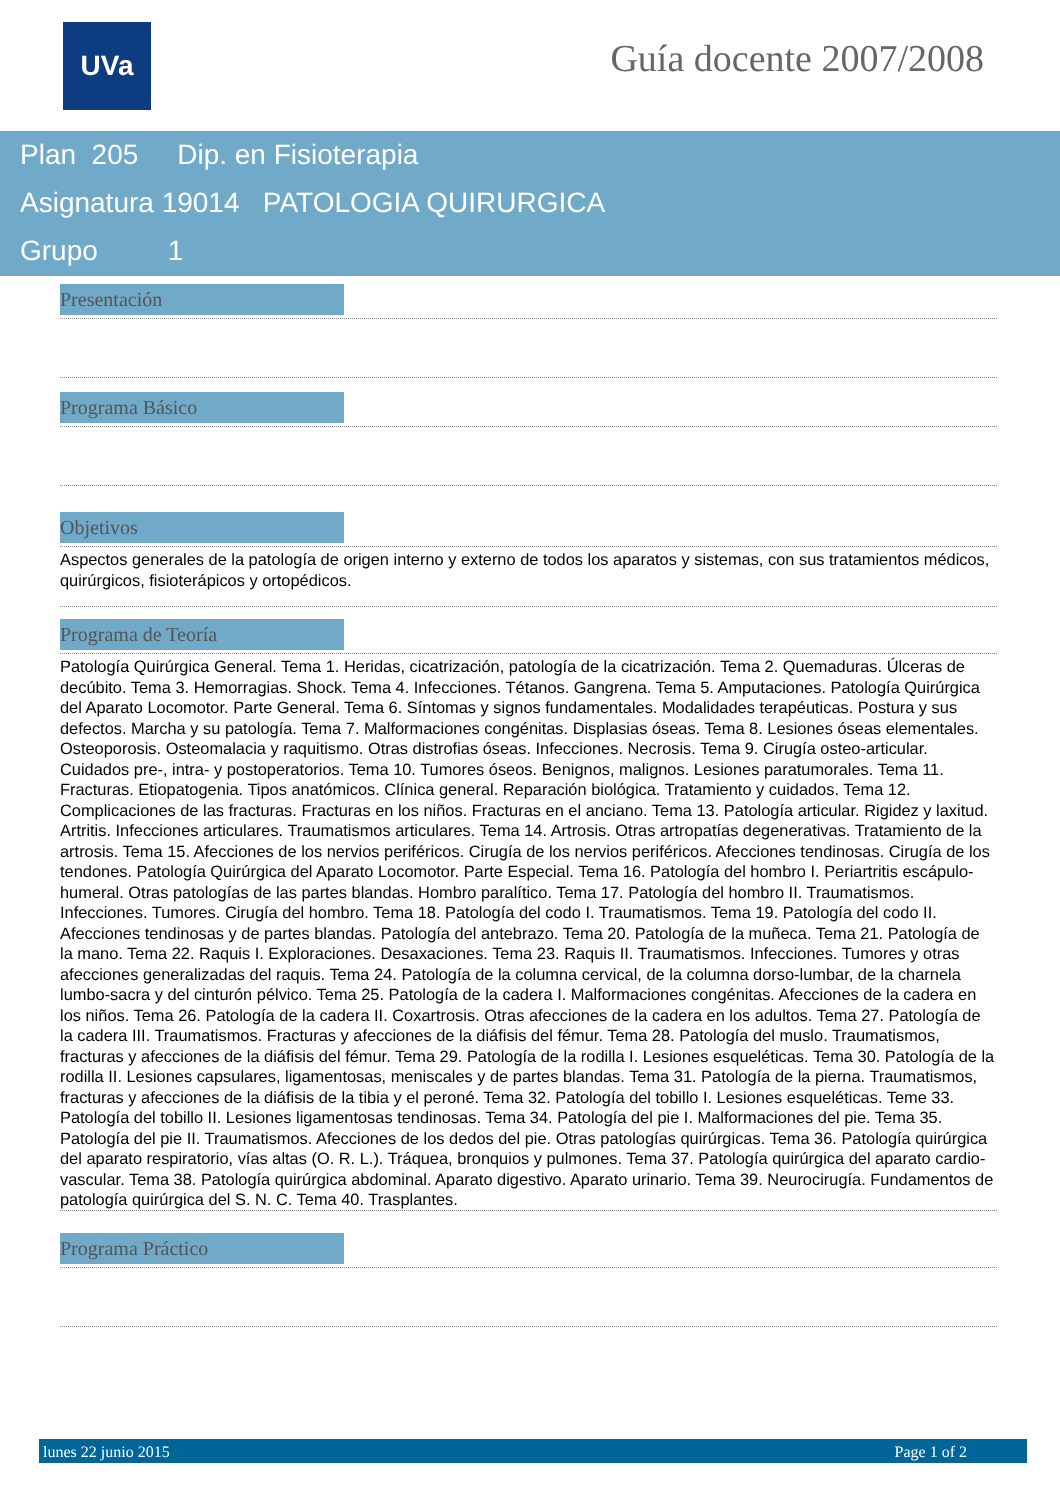UVa Guía docente 2007/2008
Plan 205 Dip. en Fisioterapia
Asignatura 19014 PATOLOGIA QUIRURGICA
Grupo 1
Presentación
Programa Básico
Objetivos
Aspectos generales de la patología de origen interno y externo de todos los aparatos y sistemas, con sus tratamientos médicos, quirúrgicos, fisioterápicos y ortopédicos.
Programa de Teoría
Patología Quirúrgica General. Tema 1. Heridas, cicatrización, patología de la cicatrización. Tema 2. Quemaduras. Úlceras de decúbito. Tema 3. Hemorragias. Shock. Tema 4. Infecciones. Tétanos. Gangrena. Tema 5. Amputaciones. Patología Quirúrgica del Aparato Locomotor. Parte General. Tema 6. Síntomas y signos fundamentales. Modalidades terapéuticas. Postura y sus defectos. Marcha y su patología. Tema 7. Malformaciones congénitas. Displasias óseas. Tema 8. Lesiones óseas elementales. Osteoporosis. Osteomalacia y raquitismo. Otras distrofias óseas. Infecciones. Necrosis. Tema 9. Cirugía osteo-articular. Cuidados pre-, intra- y postoperatorios. Tema 10. Tumores óseos. Benignos, malignos. Lesiones paratumorales. Tema 11. Fracturas. Etiopatogenia. Tipos anatómicos. Clínica general. Reparación biológica. Tratamiento y cuidados. Tema 12. Complicaciones de las fracturas. Fracturas en los niños. Fracturas en el anciano. Tema 13. Patología articular. Rigidez y laxitud. Artritis. Infecciones articulares. Traumatismos articulares. Tema 14. Artrosis. Otras artropatías degenerativas. Tratamiento de la artrosis. Tema 15. Afecciones de los nervios periféricos. Cirugía de los nervios periféricos. Afecciones tendinosas. Cirugía de los tendones. Patología Quirúrgica del Aparato Locomotor. Parte Especial. Tema 16. Patología del hombro I. Periartritis escápulo-humeral. Otras patologías de las partes blandas. Hombro paralítico. Tema 17. Patología del hombro II. Traumatismos. Infecciones. Tumores. Cirugía del hombro. Tema 18. Patología del codo I. Traumatismos. Tema 19. Patología del codo II. Afecciones tendinosas y de partes blandas. Patología del antebrazo. Tema 20. Patología de la muñeca. Tema 21. Patología de la mano. Tema 22. Raquis I. Exploraciones. Desaxaciones. Tema 23. Raquis II. Traumatismos. Infecciones. Tumores y otras afecciones generalizadas del raquis. Tema 24. Patología de la columna cervical, de la columna dorso-lumbar, de la charnela lumbo-sacra y del cinturón pélvico. Tema 25. Patología de la cadera I. Malformaciones congénitas. Afecciones de la cadera en los niños. Tema 26. Patología de la cadera II. Coxartrosis. Otras afecciones de la cadera en los adultos. Tema 27. Patología de la cadera III. Traumatismos. Fracturas y afecciones de la diáfisis del fémur. Tema 28. Patología del muslo. Traumatismos, fracturas y afecciones de la diáfisis del fémur. Tema 29. Patología de la rodilla I. Lesiones esqueléticas. Tema 30. Patología de la rodilla II. Lesiones capsulares, ligamentosas, meniscales y de partes blandas. Tema 31. Patología de la pierna. Traumatismos, fracturas y afecciones de la diáfisis de la tibia y el peroné. Tema 32. Patología del tobillo I. Lesiones esqueléticas. Teme 33. Patología del tobillo II. Lesiones ligamentosas tendinosas. Tema 34. Patología del pie I. Malformaciones del pie. Tema 35. Patología del pie II. Traumatismos. Afecciones de los dedos del pie. Otras patologías quirúrgicas. Tema 36. Patología quirúrgica del aparato respiratorio, vías altas (O. R. L.). Tráquea, bronquios y pulmones. Tema 37. Patología quirúrgica del aparato cardio-vascular. Tema 38. Patología quirúrgica abdominal. Aparato digestivo. Aparato urinario. Tema 39. Neurocirugía. Fundamentos de patología quirúrgica del S. N. C. Tema 40. Trasplantes.
Programa Práctico
lunes 22 junio 2015 Page 1 of 2